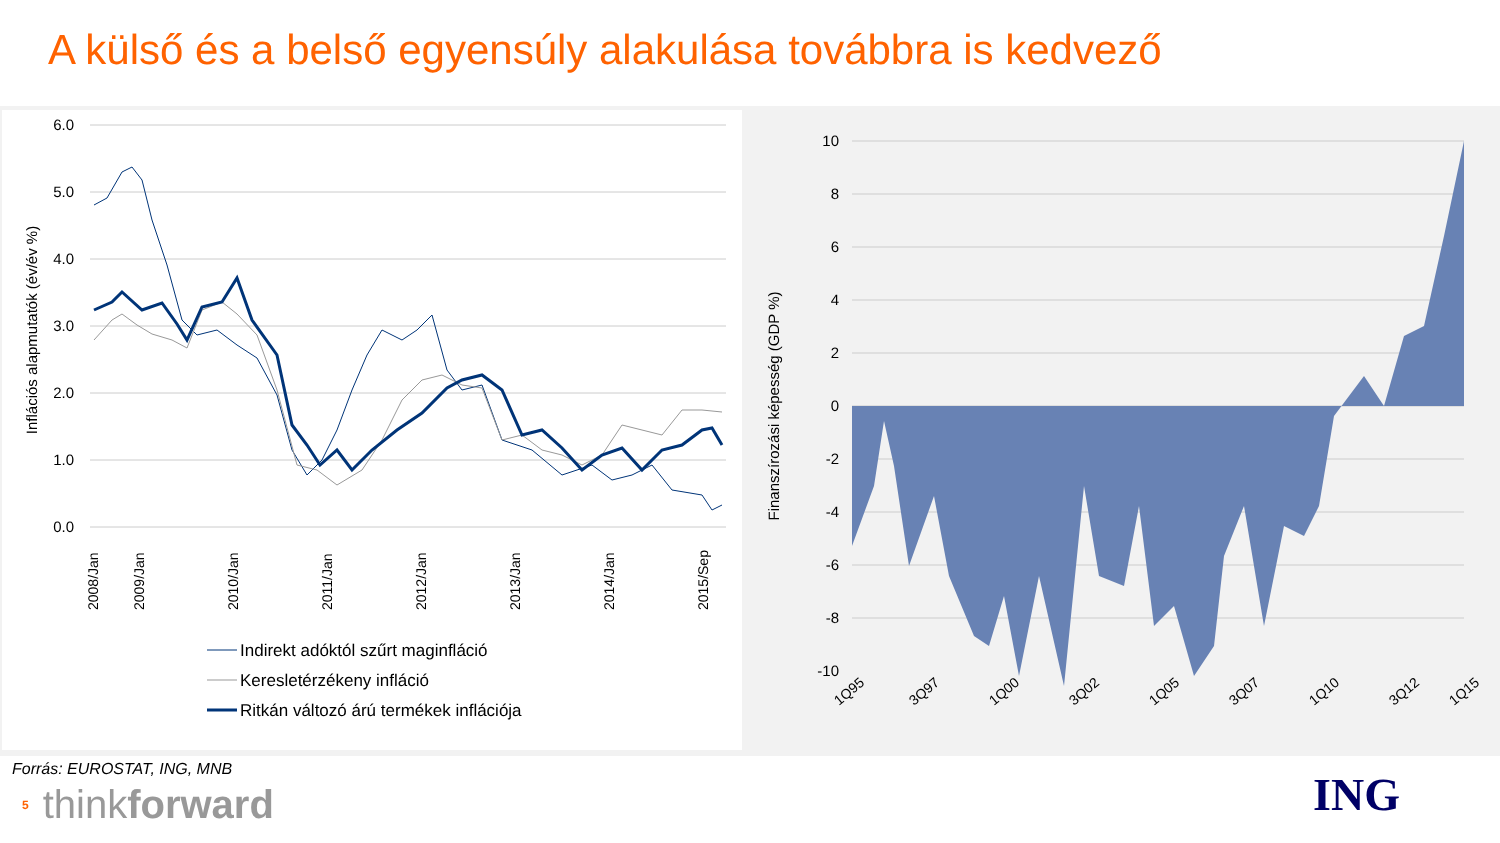A külső és a belső egyensúly alakulása továbbra is kedvező
6.0
5.0
4.0
3.0
2.0
1.0
0.0
Inflációs alapmutatók (év/év %)
2008/Jan
2009/Jan
2010/Jan
2011/Jan
2012/Jan
2013/Jan
2014/Jan
2015/Sep
Indirekt adóktól szűrt maginfláció
Keresletérzékeny infláció
Ritkán változó árú termékek inflációja
10
8
6
4
2
0
-2
-4
-6
-8
-10
Finanszírozási képesség (GDP %)
1Q95
3Q97
1Q00
3Q02
1Q05
3Q07
1Q10
3Q12
1Q15
Forrás: EUROSTAT, ING, MNB
5 think forward
ING